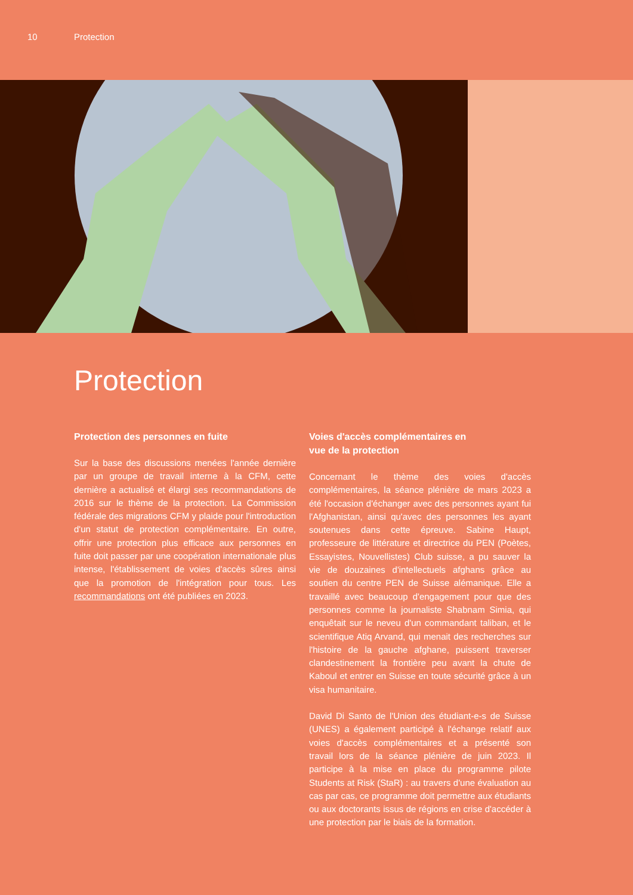10 Protection
Protection
Protection des personnes en fuite
Sur la base des discussions menées l'année dernière par un groupe de travail interne à la CFM, cette dernière a actualisé et élargi ses recommandations de 2016 sur le thème de la protection. La Commission fédérale des migrations CFM y plaide pour l'introduction d'un statut de protection complémentaire. En outre, offrir une protection plus efficace aux personnes en fuite doit passer par une coopération internationale plus intense, l'établissement de voies d'accès sûres ainsi que la promotion de l'intégration pour tous. Les recommandations ont été publiées en 2023.
Voies d'accès complémentaires en
vue de la protection
Concernant le thème des voies d'accès complémentaires, la séance plénière de mars 2023 a été l'occasion d'échanger avec des personnes ayant fui l'Afghanistan, ainsi qu'avec des personnes les ayant soutenues dans cette épreuve. Sabine Haupt, professeure de littérature et directrice du PEN (Poètes, Essayistes, Nouvellistes) Club suisse, a pu sauver la vie de douzaines d'intellectuels afghans grâce au soutien du centre PEN de Suisse alémanique. Elle a travaillé avec beaucoup d'engagement pour que des personnes comme la journaliste Shabnam Simia, qui enquêtait sur le neveu d'un commandant taliban, et le scientifique Atiq Arvand, qui menait des recherches sur l'histoire de la gauche afghane, puissent traverser clandestinement la frontière peu avant la chute de Kaboul et entrer en Suisse en toute sécurité grâce à un visa humanitaire.
David Di Santo de l'Union des étudiant-e-s de Suisse (UNES) a également participé à l'échange relatif aux voies d'accès complémentaires et a présenté son travail lors de la séance plénière de juin 2023. Il participe à la mise en place du programme pilote Students at Risk (StaR) : au travers d'une évaluation au cas par cas, ce programme doit permettre aux étudiants ou aux doctorants issus de régions en crise d'accéder à une protection par le biais de la formation.